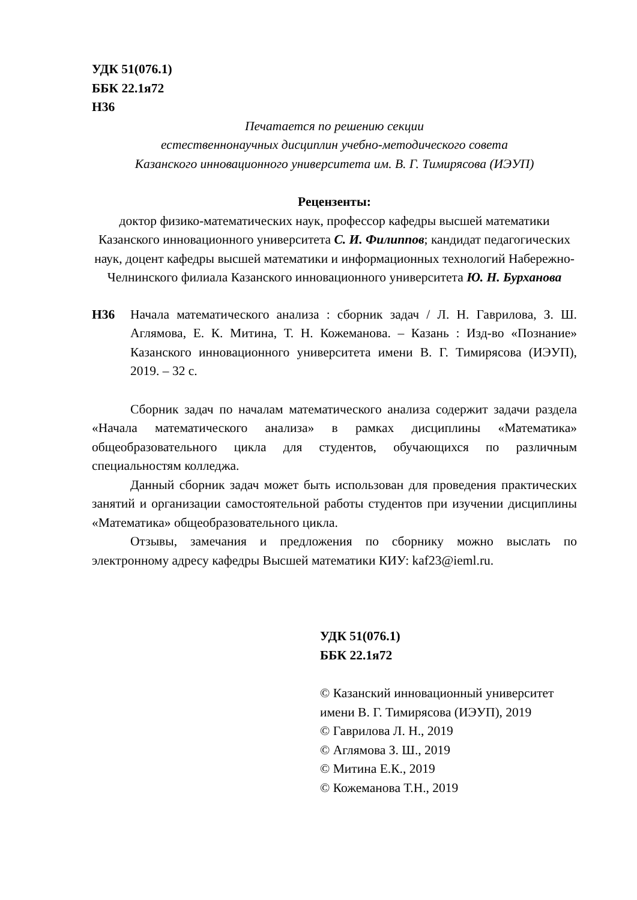УДК 51(076.1)
ББК 22.1я72
Н36
Печатается по решению секции
естественнонаучных дисциплин учебно-методического совета
Казанского инновационного университета им. В. Г. Тимирясова (ИЭУП)
Рецензенты:
доктор физико-математических наук, профессор кафедры высшей математики Казанского инновационного университета С. И. Филиппов; кандидат педагогических наук, доцент кафедры высшей математики и информационных технологий Набережно-Челнинского филиала Казанского инновационного университета Ю. Н. Бурханова
Н36 Начала математического анализа : сборник задач / Л. Н. Гаврилова, З. Ш. Аглямова, Е. К. Митина, Т. Н. Кожеманова. – Казань : Изд-во «Познание» Казанского инновационного университета имени В. Г. Тимирясова (ИЭУП), 2019. – 32 с.
Сборник задач по началам математического анализа содержит задачи раздела «Начала математического анализа» в рамках дисциплины «Математика» общеобразовательного цикла для студентов, обучающихся по различным специальностям колледжа.
Данный сборник задач может быть использован для проведения практических занятий и организации самостоятельной работы студентов при изучении дисциплины «Математика» общеобразовательного цикла.
Отзывы, замечания и предложения по сборнику можно выслать по электронному адресу кафедры Высшей математики КИУ: kaf23@ieml.ru.
УДК 51(076.1)
ББК 22.1я72
© Казанский инновационный университет имени В. Г. Тимирясова (ИЭУП), 2019
© Гаврилова Л. Н., 2019
© Аглямова З. Ш., 2019
© Митина Е.К., 2019
© Кожеманова Т.Н., 2019